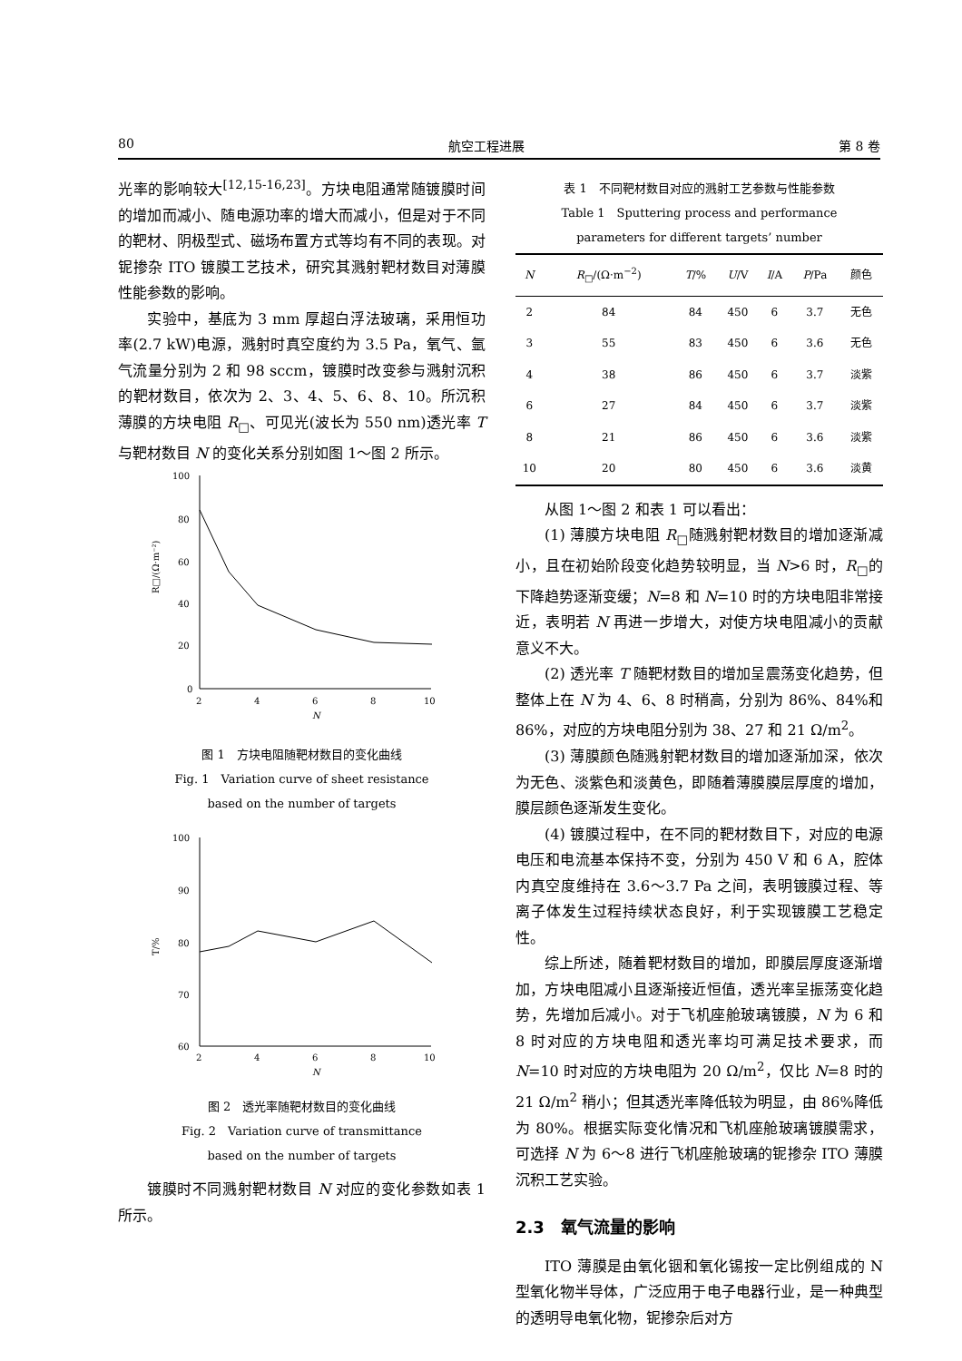80 航空工程进展 第 8 卷
光率的影响较大<sup>[12,15-16,23]</sup>。方块电阻通常随镀膜时间的增加而减小、随电源功率的增大而减小，但是对于不同的靶材、阴极型式、磁场布置方式等均有不同的表现。对铌掺杂 ITO 镀膜工艺技术，研究其溅射靶材数目对薄膜性能参数的影响。
实验中，基底为 3 mm 厚超白浮法玻璃，采用恒功率(2.7 kW)电源，溅射时真空度约为 3.5 Pa，氧气、氩气流量分别为 2 和 98 sccm，镀膜时改变参与溅射沉积的靶材数目，依次为 2、3、4、5、6、8、10。所沉积薄膜的方块电阻 R<sub>□</sub>、可见光(波长为 550 nm)透光率 T 与靶材数目 N 的变化关系分别如图 1～图 2 所示。
100
80
60
40
20
0
2
4
6
8
10
N
R□/(Ω·m⁻²)
图 1　方块电阻随靶材数目的变化曲线
Fig. 1　Variation curve of sheet resistance
based on the number of targets
100
90
80
70
60
2
4
6
8
10
N
T/%
图 2　透光率随靶材数目的变化曲线
Fig. 2　Variation curve of transmittance
based on the number of targets
镀膜时不同溅射靶材数目 N 对应的变化参数如表 1 所示。
表 1　不同靶材数目对应的溅射工艺参数与性能参数
Table 1　Sputtering process and performance
parameters for different targets’ number
| N | R<sub>□</sub>/(Ω·m<sup>−2</sup>) | T /% | U /V | I /A | P /Pa | 颜色 |
| --- | --- | --- | --- | --- | --- | --- |
| 2 | 84 | 84 | 450 | 6 | 3.7 | 无色 |
| 3 | 55 | 83 | 450 | 6 | 3.6 | 无色 |
| 4 | 38 | 86 | 450 | 6 | 3.7 | 淡紫 |
| 6 | 27 | 84 | 450 | 6 | 3.7 | 淡紫 |
| 8 | 21 | 86 | 450 | 6 | 3.6 | 淡紫 |
| 10 | 20 | 80 | 450 | 6 | 3.6 | 淡黄 |
从图 1～图 2 和表 1 可以看出：
(1) 薄膜方块电阻 R<sub>□</sub>随溅射靶材数目的增加逐渐减小，且在初始阶段变化趋势较明显，当 N>6 时，R<sub>□</sub>的下降趋势逐渐变缓；N=8 和 N=10 时的方块电阻非常接近，表明若 N 再进一步增大，对使方块电阻减小的贡献意义不大。
(2) 透光率 T 随靶材数目的增加呈震荡变化趋势，但整体上在 N 为 4、6、8 时稍高，分别为 86%、84%和 86%，对应的方块电阻分别为 38、27 和 21 Ω/m<sup>2</sup>。
(3) 薄膜颜色随溅射靶材数目的增加逐渐加深，依次为无色、淡紫色和淡黄色，即随着薄膜膜层厚度的增加，膜层颜色逐渐发生变化。
(4) 镀膜过程中，在不同的靶材数目下，对应的电源电压和电流基本保持不变，分别为 450 V 和 6 A，腔体内真空度维持在 3.6～3.7 Pa 之间，表明镀膜过程、等离子体发生过程持续状态良好，利于实现镀膜工艺稳定性。
综上所述，随着靶材数目的增加，即膜层厚度逐渐增加，方块电阻减小且逐渐接近恒值，透光率呈振荡变化趋势，先增加后减小。对于飞机座舱玻璃镀膜，N 为 6 和 8 时对应的方块电阻和透光率均可满足技术要求，而 N=10 时对应的方块电阻为 20 Ω/m<sup>2</sup>，仅比 N=8 时的 21 Ω/m<sup>2</sup> 稍小；但其透光率降低较为明显，由 86%降低为 80%。根据实际变化情况和飞机座舱玻璃镀膜需求，可选择 N 为 6～8 进行飞机座舱玻璃的铌掺杂 ITO 薄膜沉积工艺实验。
2.3　氧气流量的影响
ITO 薄膜是由氧化铟和氧化锡按一定比例组成的 N 型氧化物半导体，广泛应用于电子电器行业，是一种典型的透明导电氧化物，铌掺杂后对方